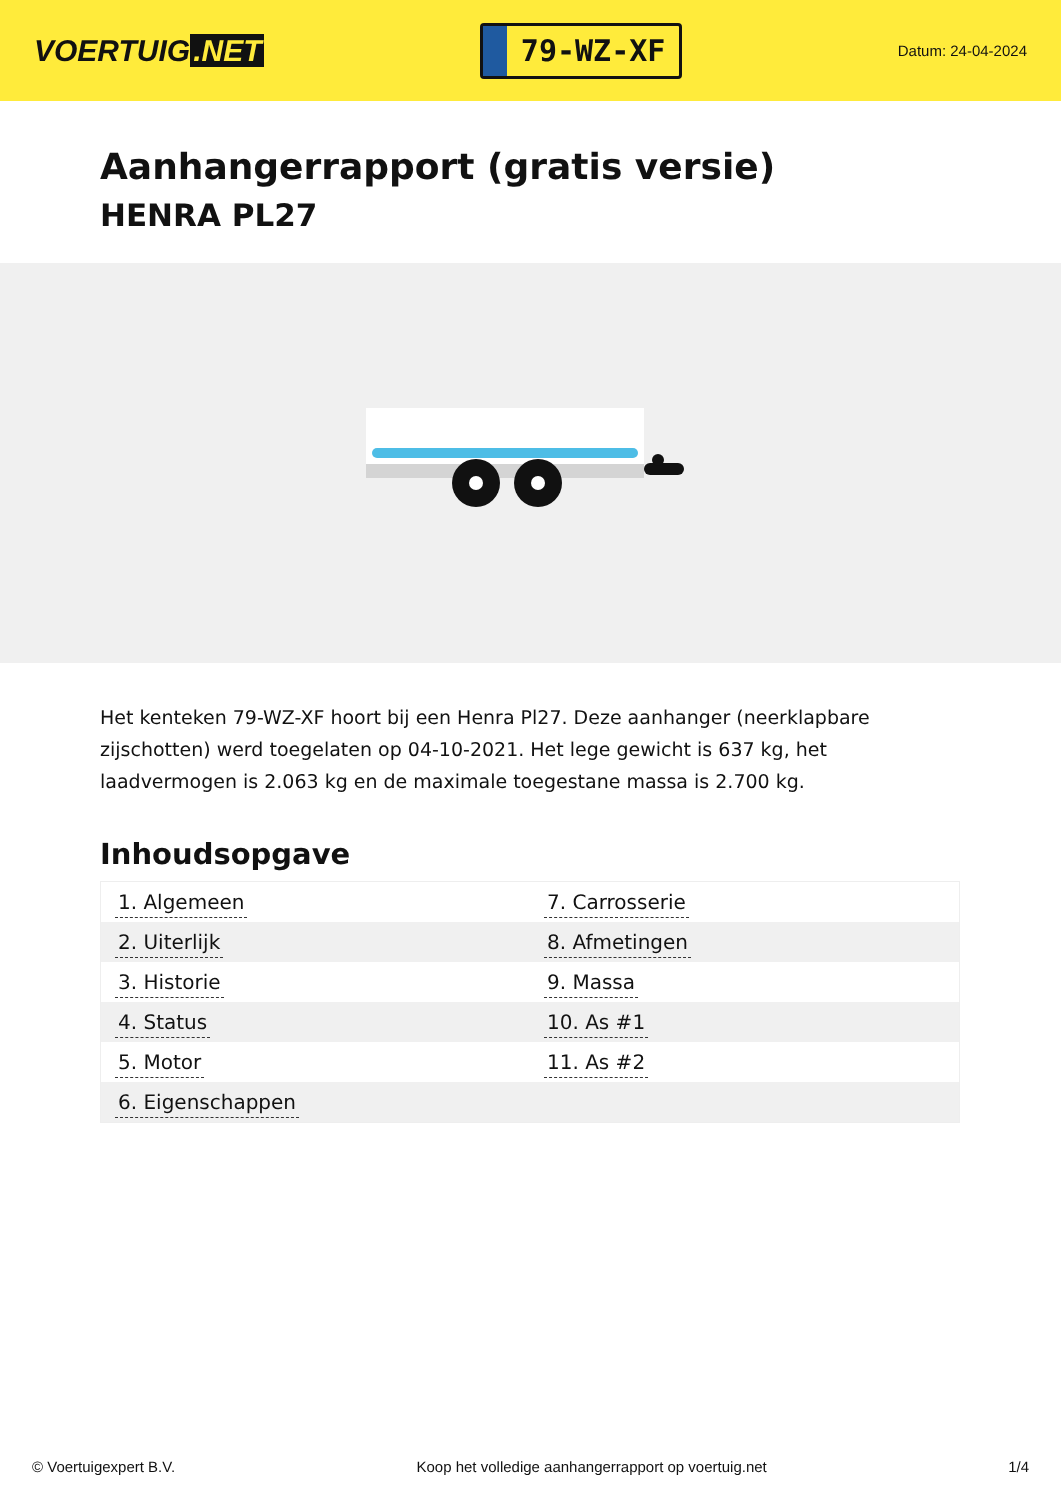VOERTUIG.NET
79-WZ-XF
Datum: 24-04-2024
Aanhangerrapport (gratis versie)
HENRA PL27
Het kenteken 79-WZ-XF hoort bij een Henra Pl27. Deze aanhanger (neerklapbare zijschotten) werd toegelaten op 04-10-2021. Het lege gewicht is 637 kg, het laadvermogen is 2.063 kg en de maximale toegestane massa is 2.700 kg.
Inhoudsopgave
| 1. Algemeen | 7. Carrosserie |
| 2. Uiterlijk | 8. Afmetingen |
| 3. Historie | 9. Massa |
| 4. Status | 10. As #1 |
| 5. Motor | 11. As #2 |
| 6. Eigenschappen | |
© Voertuigexpert B.V. Koop het volledige aanhangerrapport op voertuig.net 1/4